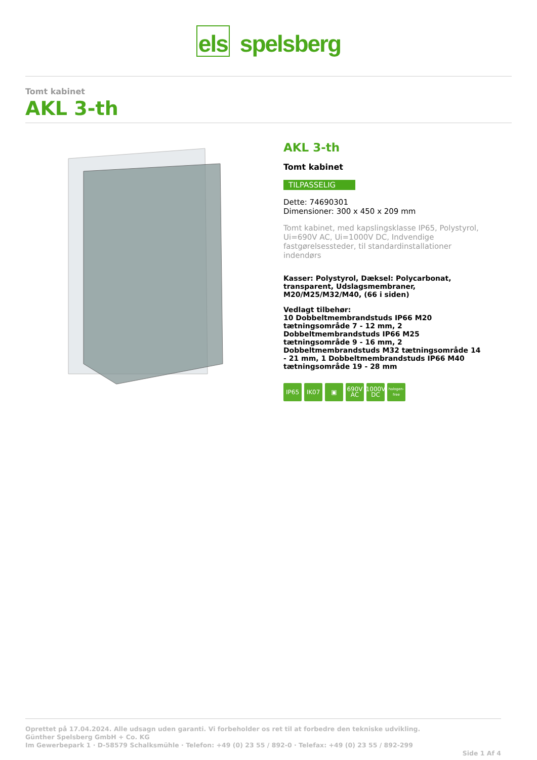els spelsberg
Tomt kabinet
AKL 3-th
AKL 3-th
Tomt kabinet
TILPASSELIG
Dette: 74690301
Dimensioner: 300 x 450 x 209 mm
Tomt kabinet, med kapslingsklasse IP65, Polystyrol, Ui=690V AC, Ui=1000V DC, Indvendige fastgørelsessteder, til standardinstallationer indendørs
Kasser: Polystyrol, Dæksel: Polycarbonat, transparent, Udslagsmembraner, M20/M25/M32/M40, (66 i siden)
Vedlagt tilbehør:
10 Dobbeltmembrandstuds IP66 M20 tætningsområde 7 - 12 mm, 2 Dobbeltmembrandstuds IP66 M25 tætningsområde 9 - 16 mm, 2 Dobbeltmembrandstuds M32 tætningsområde 14 - 21 mm, 1 Dobbeltmembrandstuds IP66 M40 tætningsområde 19 - 28 mm
IP65 IK07 ▣ 690V AC
1000V DC
halogen-free
Oprettet på 17.04.2024. Alle udsagn uden garanti. Vi forbeholder os ret til at forbedre den tekniske udvikling.
Günther Spelsberg GmbH + Co. KG
Im Gewerbepark 1 · D-58579 Schalksmühle · Telefon: +49 (0) 23 55 / 892-0 · Telefax: +49 (0) 23 55 / 892-299
Side 1 Af 4